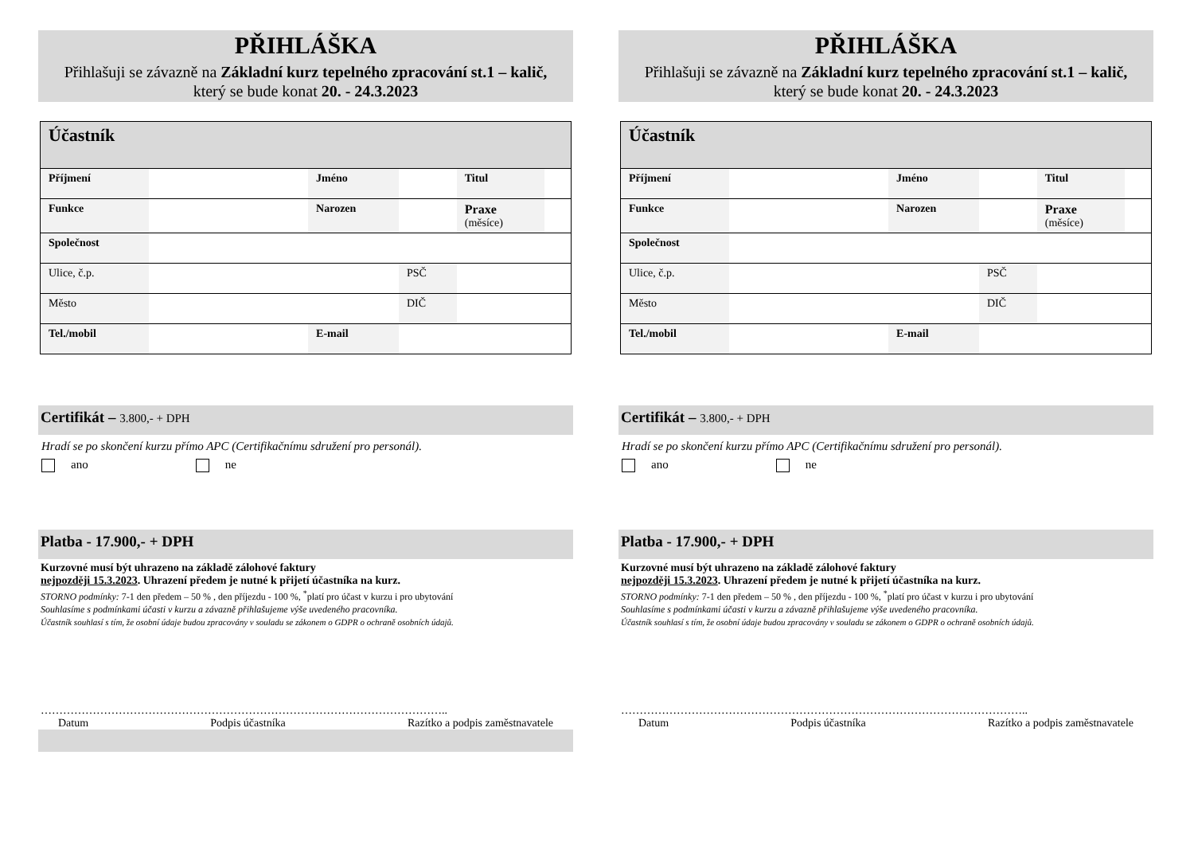PŘIHLÁŠKA
Přihlašuji se závazně na Základní kurz tepelného zpracování st.1 – kalič,
který se bude konat 20. - 24.3.2023
| Účastník | | | | | |
| Příjmení | | Jméno | | Titul | |
| Funkce | | Narozen | | Praxe (měsíce) | |
| Společnost | | | | | |
| Ulice, č.p. | | | PSČ | | |
| Město | | | DIČ | | |
| Tel./mobil | | E-mail | | | |
Certifikát – 3.800,- + DPH
Hradí se po skončení kurzu přímo APC (Certifikačnímu sdružení pro personál).
ano ne
Platba - 17.900,- + DPH
Kurzovné musí být uhrazeno na základě zálohové faktury
nejpozději 15.3.2023. Uhrazení předem je nutné k přijetí účastníka na kurz.
STORNO podmínky: 7-1 den předem – 50 % , den příjezdu - 100 %, <sup>*</sup>platí pro účast v kurzu i pro ubytování
Souhlasíme s podmínkami účasti v kurzu a závazně přihlašujeme výše uvedeného pracovníka.
Účastník souhlasí s tím, že osobní údaje budou zpracovány v souladu se zákonem o GDPR o ochraně osobních údajů.
………………………………………………………………………………………………..
Datum Podpis účastníka Razítko a podpis zaměstnavatele
PŘIHLÁŠKA
Přihlašuji se závazně na Základní kurz tepelného zpracování st.1 – kalič,
který se bude konat 20. - 24.3.2023
| Účastník | | | | | |
| Příjmení | | Jméno | | Titul | |
| Funkce | | Narozen | | Praxe (měsíce) | |
| Společnost | | | | | |
| Ulice, č.p. | | | PSČ | | |
| Město | | | DIČ | | |
| Tel./mobil | | E-mail | | | |
Certifikát – 3.800,- + DPH
Hradí se po skončení kurzu přímo APC (Certifikačnímu sdružení pro personál).
ano ne
Platba - 17.900,- + DPH
Kurzovné musí být uhrazeno na základě zálohové faktury
nejpozději 15.3.2023. Uhrazení předem je nutné k přijetí účastníka na kurz.
STORNO podmínky: 7-1 den předem – 50 % , den příjezdu - 100 %, <sup>*</sup>platí pro účast v kurzu i pro ubytování
Souhlasíme s podmínkami účasti v kurzu a závazně přihlašujeme výše uvedeného pracovníka.
Účastník souhlasí s tím, že osobní údaje budou zpracovány v souladu se zákonem o GDPR o ochraně osobních údajů.
………………………………………………………………………………………………..
Datum Podpis účastníka Razítko a podpis zaměstnavatele